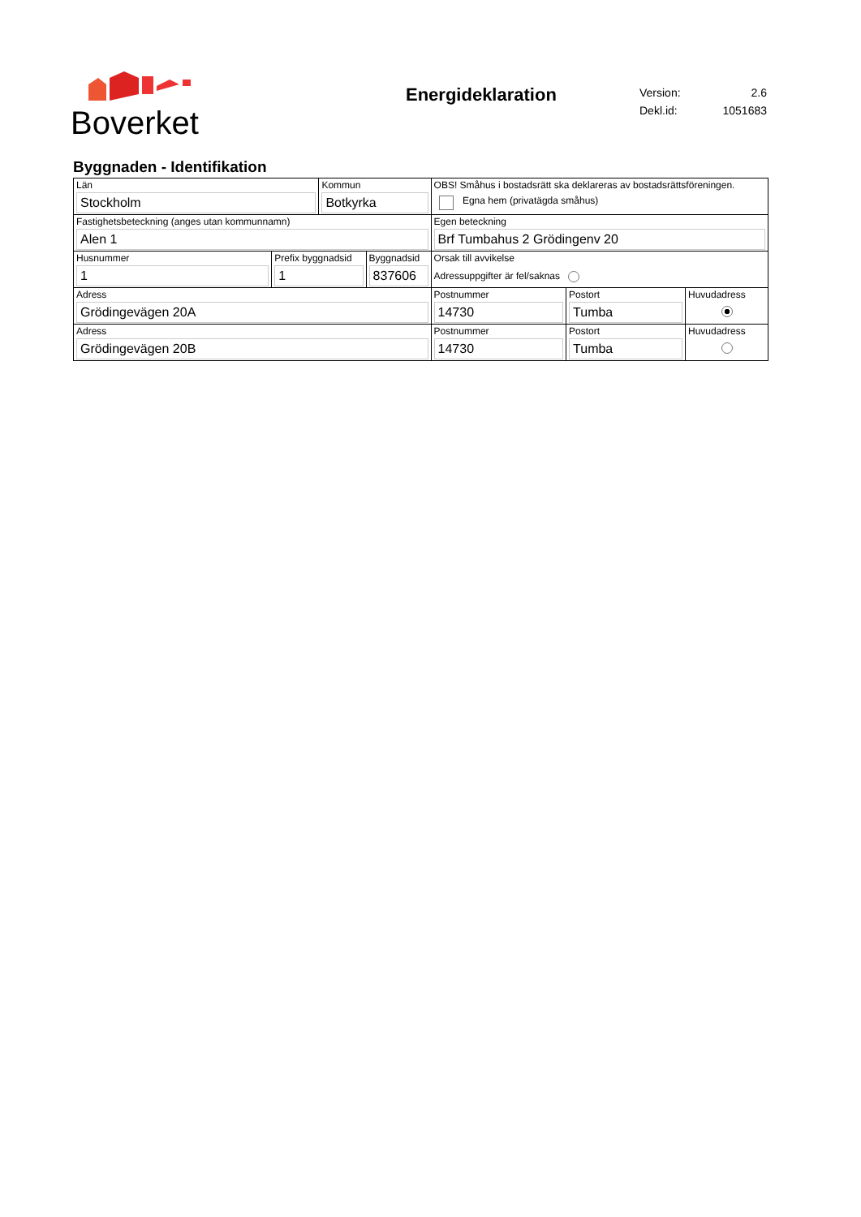Boverket
Energideklaration
| Version: | 2.6 |
| Dekl.id: | 1051683 |
Byggnaden - Identifikation
| Län Stockholm | | Kommun Botkyrka | | OBS! Småhus i bostadsrätt ska deklareras av bostadsrättsföreningen. Egna hem (privatägda småhus) | | |
| Fastighetsbeteckning (anges utan kommunnamn) Alen 1 | | | | Egen beteckning Brf Tumbahus 2 Grödingenv 20 | | |
| Husnummer 1 | Prefix byggnadsid 1 | | Byggnadsid 837606 | Orsak till avvikelse Adressuppgifter är fel/saknas | | |
| Adress Grödingevägen 20A | | | | Postnummer 14730 | Postort Tumba | Huvudadress |
| Adress Grödingevägen 20B | | | | Postnummer 14730 | Postort Tumba | Huvudadress |